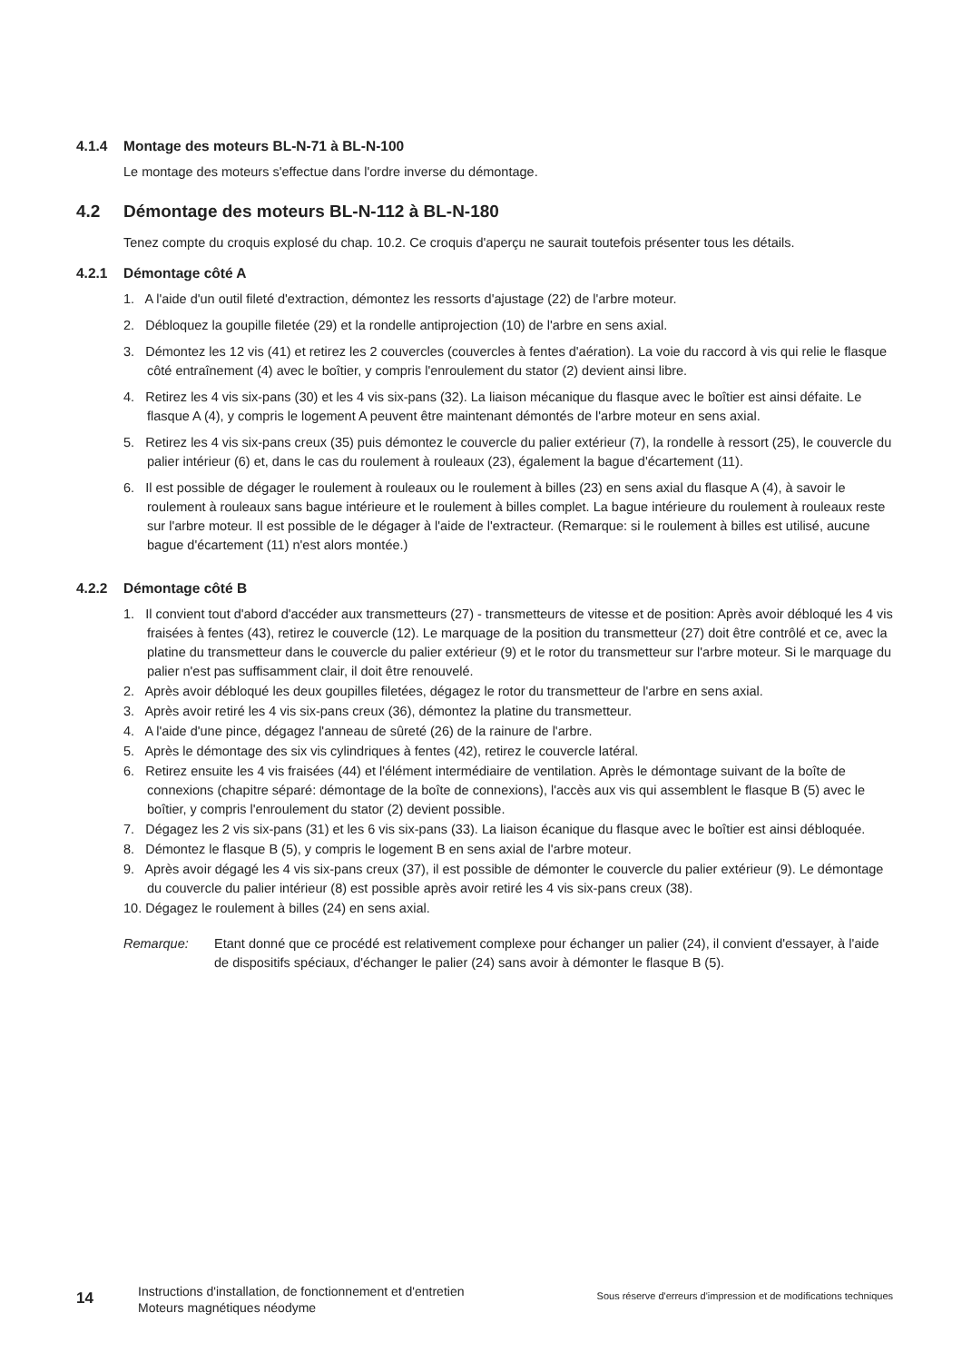4.1.4 Montage des moteurs BL-N-71 à BL-N-100
Le montage des moteurs s'effectue dans l'ordre inverse du démontage.
4.2 Démontage des moteurs BL-N-112 à BL-N-180
Tenez compte du croquis explosé du chap. 10.2. Ce croquis d'aperçu ne saurait toutefois présenter tous les détails.
4.2.1 Démontage côté A
1. A l'aide d'un outil fileté d'extraction, démontez les ressorts d'ajustage (22) de l'arbre moteur.
2. Débloquez la goupille filetée (29) et la rondelle antiprojection (10) de l'arbre en sens axial.
3. Démontez les 12 vis (41) et retirez les 2 couvercles (couvercles à fentes d'aération). La voie du raccord à vis qui relie le flasque côté entraînement (4) avec le boîtier, y compris l'enroulement du stator (2) devient ainsi libre.
4. Retirez les 4 vis six-pans (30) et les 4 vis six-pans (32). La liaison mécanique du flasque avec le boîtier est ainsi défaite. Le flasque A (4), y compris le logement A peuvent être maintenant démontés de l'arbre moteur en sens axial.
5. Retirez les 4 vis six-pans creux (35) puis démontez le couvercle du palier extérieur (7), la rondelle à ressort (25), le couvercle du palier intérieur (6) et, dans le cas du roulement à rouleaux (23), également la bague d'écartement (11).
6. Il est possible de dégager le roulement à rouleaux ou le roulement à billes (23) en sens axial du flasque A (4), à savoir le roulement à rouleaux sans bague intérieure et le roulement à billes complet. La bague intérieure du roulement à rouleaux reste sur l'arbre moteur. Il est possible de le dégager à l'aide de l'extracteur. (Remarque: si le roulement à billes est utilisé, aucune bague d'écartement (11) n'est alors montée.)
4.2.2 Démontage côté B
1. Il convient tout d'abord d'accéder aux transmetteurs (27) - transmetteurs de vitesse et de position: Après avoir débloqué les 4 vis fraisées à fentes (43), retirez le couvercle (12). Le marquage de la position du transmetteur (27) doit être contrôlé et ce, avec la platine du transmetteur dans le couvercle du palier extérieur (9) et le rotor du transmetteur sur l'arbre moteur. Si le marquage du palier n'est pas suffisamment clair, il doit être renouvelé.
2. Après avoir débloqué les deux goupilles filetées, dégagez le rotor du transmetteur de l'arbre en sens axial.
3. Après avoir retiré les 4 vis six-pans creux (36), démontez la platine du transmetteur.
4. A l'aide d'une pince, dégagez l'anneau de sûreté (26) de la rainure de l'arbre.
5. Après le démontage des six vis cylindriques à fentes (42), retirez le couvercle latéral.
6. Retirez ensuite les 4 vis fraisées (44) et l'élément intermédiaire de ventilation. Après le démontage suivant de la boîte de connexions (chapitre séparé: démontage de la boîte de connexions), l'accès aux vis qui assemblent le flasque B (5) avec le boîtier, y compris l'enroulement du stator (2) devient possible.
7. Dégagez les 2 vis six-pans (31) et les 6 vis six-pans (33). La liaison écanique du flasque avec le boîtier est ainsi débloquée.
8. Démontez le flasque B (5), y compris le logement B en sens axial de l'arbre moteur.
9. Après avoir dégagé les 4 vis six-pans creux (37), il est possible de démonter le couvercle du palier extérieur (9). Le démontage du couvercle du palier intérieur (8) est possible après avoir retiré les 4 vis six-pans creux (38).
10. Dégagez le roulement à billes (24) en sens axial.
Remarque: Etant donné que ce procédé est relativement complexe pour échanger un palier (24), il convient d'essayer, à l'aide de dispositifs spéciaux, d'échanger le palier (24) sans avoir à démonter le flasque B (5).
14
Instructions d'installation, de fonctionnement et d'entretien Moteurs magnétiques néodyme
Sous réserve d'erreurs d'impression et de modifications techniques